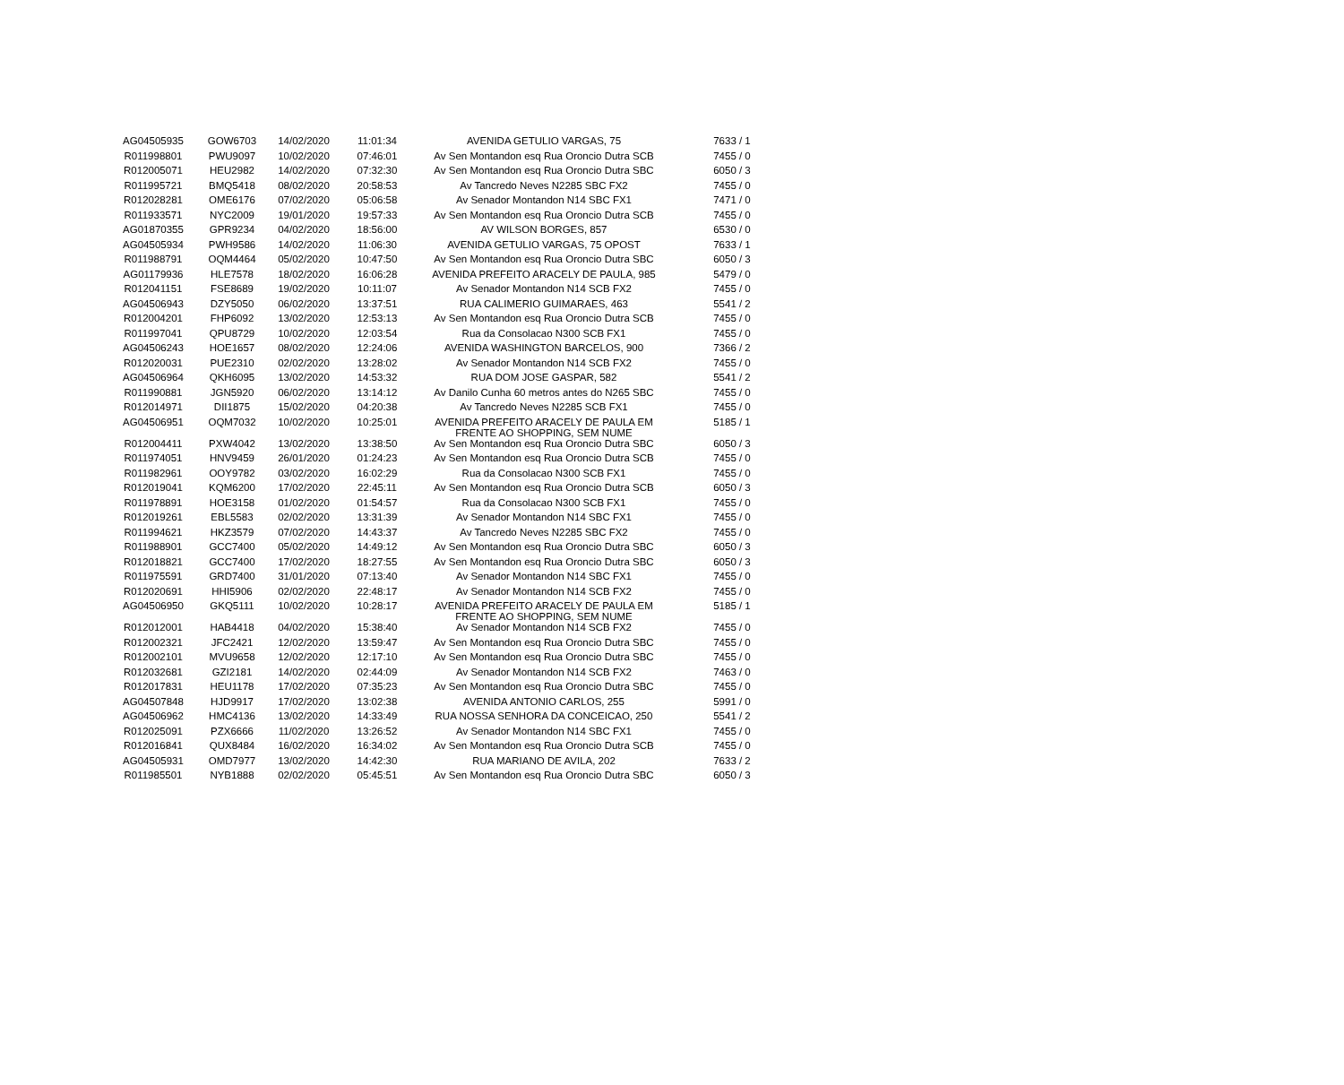| AG04505935 | GOW6703 | 14/02/2020 | 11:01:34 | AVENIDA GETULIO VARGAS, 75 | 7633 / 1 |
| R011998801 | PWU9097 | 10/02/2020 | 07:46:01 | Av Sen Montandon esq Rua Oroncio Dutra SCB | 7455 / 0 |
| R012005071 | HEU2982 | 14/02/2020 | 07:32:30 | Av Sen Montandon esq Rua Oroncio Dutra SBC | 6050 / 3 |
| R011995721 | BMQ5418 | 08/02/2020 | 20:58:53 | Av Tancredo Neves N2285 SBC FX2 | 7455 / 0 |
| R012028281 | OME6176 | 07/02/2020 | 05:06:58 | Av Senador Montandon N14 SBC FX1 | 7471 / 0 |
| R011933571 | NYC2009 | 19/01/2020 | 19:57:33 | Av Sen Montandon esq Rua Oroncio Dutra SCB | 7455 / 0 |
| AG01870355 | GPR9234 | 04/02/2020 | 18:56:00 | AV WILSON BORGES, 857 | 6530 / 0 |
| AG04505934 | PWH9586 | 14/02/2020 | 11:06:30 | AVENIDA GETULIO VARGAS, 75 OPOST | 7633 / 1 |
| R011988791 | OQM4464 | 05/02/2020 | 10:47:50 | Av Sen Montandon esq Rua Oroncio Dutra SBC | 6050 / 3 |
| AG01179936 | HLE7578 | 18/02/2020 | 16:06:28 | AVENIDA PREFEITO ARACELY DE PAULA, 985 | 5479 / 0 |
| R012041151 | FSE8689 | 19/02/2020 | 10:11:07 | Av Senador Montandon N14 SCB FX2 | 7455 / 0 |
| AG04506943 | DZY5050 | 06/02/2020 | 13:37:51 | RUA CALIMERIO GUIMARAES, 463 | 5541 / 2 |
| R012004201 | FHP6092 | 13/02/2020 | 12:53:13 | Av Sen Montandon esq Rua Oroncio Dutra SCB | 7455 / 0 |
| R011997041 | QPU8729 | 10/02/2020 | 12:03:54 | Rua da Consolacao N300 SCB FX1 | 7455 / 0 |
| AG04506243 | HOE1657 | 08/02/2020 | 12:24:06 | AVENIDA WASHINGTON BARCELOS, 900 | 7366 / 2 |
| R012020031 | PUE2310 | 02/02/2020 | 13:28:02 | Av Senador Montandon N14 SCB FX2 | 7455 / 0 |
| AG04506964 | QKH6095 | 13/02/2020 | 14:53:32 | RUA DOM JOSE GASPAR, 582 | 5541 / 2 |
| R011990881 | JGN5920 | 06/02/2020 | 13:14:12 | Av Danilo Cunha 60 metros antes do N265 SBC | 7455 / 0 |
| R012014971 | DII1875 | 15/02/2020 | 04:20:38 | Av Tancredo Neves N2285 SCB FX1 | 7455 / 0 |
| AG04506951 | OQM7032 | 10/02/2020 | 10:25:01 | AVENIDA PREFEITO ARACELY DE PAULA EM FRENTE AO SHOPPING, SEM NUME | 5185 / 1 |
| R012004411 | PXW4042 | 13/02/2020 | 13:38:50 | Av Sen Montandon esq Rua Oroncio Dutra SBC | 6050 / 3 |
| R011974051 | HNV9459 | 26/01/2020 | 01:24:23 | Av Sen Montandon esq Rua Oroncio Dutra SCB | 7455 / 0 |
| R011982961 | OOY9782 | 03/02/2020 | 16:02:29 | Rua da Consolacao N300 SCB FX1 | 7455 / 0 |
| R012019041 | KQM6200 | 17/02/2020 | 22:45:11 | Av Sen Montandon esq Rua Oroncio Dutra SCB | 6050 / 3 |
| R011978891 | HOE3158 | 01/02/2020 | 01:54:57 | Rua da Consolacao N300 SCB FX1 | 7455 / 0 |
| R012019261 | EBL5583 | 02/02/2020 | 13:31:39 | Av Senador Montandon N14 SBC FX1 | 7455 / 0 |
| R011994621 | HKZ3579 | 07/02/2020 | 14:43:37 | Av Tancredo Neves N2285 SBC FX2 | 7455 / 0 |
| R011988901 | GCC7400 | 05/02/2020 | 14:49:12 | Av Sen Montandon esq Rua Oroncio Dutra SBC | 6050 / 3 |
| R012018821 | GCC7400 | 17/02/2020 | 18:27:55 | Av Sen Montandon esq Rua Oroncio Dutra SBC | 6050 / 3 |
| R011975591 | GRD7400 | 31/01/2020 | 07:13:40 | Av Senador Montandon N14 SBC FX1 | 7455 / 0 |
| R012020691 | HHI5906 | 02/02/2020 | 22:48:17 | Av Senador Montandon N14 SCB FX2 | 7455 / 0 |
| AG04506950 | GKQ5111 | 10/02/2020 | 10:28:17 | AVENIDA PREFEITO ARACELY DE PAULA EM FRENTE AO SHOPPING, SEM NUME | 5185 / 1 |
| R012012001 | HAB4418 | 04/02/2020 | 15:38:40 | Av Senador Montandon N14 SCB FX2 | 7455 / 0 |
| R012002321 | JFC2421 | 12/02/2020 | 13:59:47 | Av Sen Montandon esq Rua Oroncio Dutra SBC | 7455 / 0 |
| R012002101 | MVU9658 | 12/02/2020 | 12:17:10 | Av Sen Montandon esq Rua Oroncio Dutra SBC | 7455 / 0 |
| R012032681 | GZI2181 | 14/02/2020 | 02:44:09 | Av Senador Montandon N14 SCB FX2 | 7463 / 0 |
| R012017831 | HEU1178 | 17/02/2020 | 07:35:23 | Av Sen Montandon esq Rua Oroncio Dutra SBC | 7455 / 0 |
| AG04507848 | HJD9917 | 17/02/2020 | 13:02:38 | AVENIDA ANTONIO CARLOS, 255 | 5991 / 0 |
| AG04506962 | HMC4136 | 13/02/2020 | 14:33:49 | RUA NOSSA SENHORA DA CONCEICAO, 250 | 5541 / 2 |
| R012025091 | PZX6666 | 11/02/2020 | 13:26:52 | Av Senador Montandon N14 SBC FX1 | 7455 / 0 |
| R012016841 | QUX8484 | 16/02/2020 | 16:34:02 | Av Sen Montandon esq Rua Oroncio Dutra SCB | 7455 / 0 |
| AG04505931 | OMD7977 | 13/02/2020 | 14:42:30 | RUA MARIANO DE AVILA, 202 | 7633 / 2 |
| R011985501 | NYB1888 | 02/02/2020 | 05:45:51 | Av Sen Montandon esq Rua Oroncio Dutra SBC | 6050 / 3 |